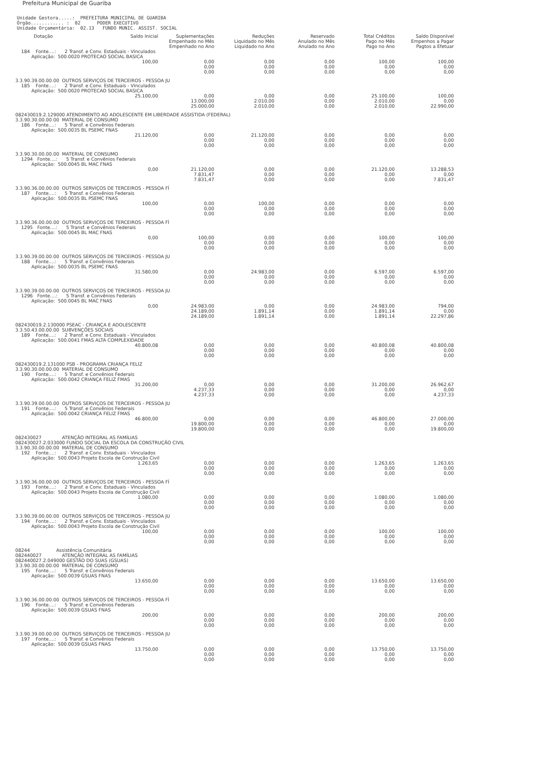Prefeitura Municipal de Guariba
Unidade Gestora.....: PREFEITURA MUNICIPAL DE GUARIBA Órgão............ : 02 PODER EXECUTIVO Unidade Orçamentária: 02.13 FUNDO MUNIC. ASSIST. SOCIAL
| Dotação | Saldo Inicial | Suplementações Empenhado no Mês Empenhado no Ano | Reduções Liquidado no Mês Liquidado no Ano | Reservado Anulado no Mês Anulado no Ano | Total Créditos Pago no Mês Pago no Ano | Saldo Disponível Empenhos a Pagar Pagtos a Efetuar |
| --- | --- | --- | --- | --- | --- | --- |
| 184 Fonte....: 2 Transf. e Conv. Estaduais - Vinculados Aplicação: 500.0020 PROTECAO SOCIAL BASICA | | | | | | |
| | 100,00 | 0,00 0,00 0,00 | 0,00 0,00 0,00 | 0,00 0,00 0,00 | 100,00 0,00 0,00 | 100,00 0,00 0,00 |
| 3.3.90.39.00.00.00 OUTROS SERVIÇOS DE TERCEIROS - PESSOA JU 185 Fonte....: 2 Transf. e Conv. Estaduais - Vinculados Aplicação: 500.0020 PROTECAO SOCIAL BASICA | | | | | | |
| | 25.100,00 | 0,00 13.000,00 25.000,00 | 0,00 2.010,00 2.010,00 | 0,00 0,00 0,00 | 25.100,00 2.010,00 2.010,00 | 100,00 0,00 22.990,00 |
| 082430019.2.129000 ATENDIMENTO AO ADOLESCENTE EM LIBERDADE ASSISTIDA (FEDERAL) 3.3.90.30.00.00.00 MATERIAL DE CONSUMO 186 Fonte....: 5 Transf. e Convênios Federais Aplicação: 500.0035 BL PSEMC FNAS | | | | | | |
| | 21.120,00 | 0,00 0,00 0,00 | 21.120,00 0,00 0,00 | 0,00 0,00 0,00 | 0,00 0,00 0,00 | 0,00 0,00 0,00 |
| 3.3.90.30.00.00.00 MATERIAL DE CONSUMO 1294 Fonte....: 5 Transf. e Convênios Federais Aplicação: 500.0045 BL MAC FNAS | | | | | | |
| | 0,00 | 21.120,00 7.831,47 7.831,47 | 0,00 0,00 0,00 | 0,00 0,00 0,00 | 21.120,00 0,00 0,00 | 13.288,53 0,00 7.831,47 |
| 3.3.90.36.00.00.00 OUTROS SERVIÇOS DE TERCEIROS - PESSOA FÍ 187 Fonte....: 5 Transf. e Convênios Federais Aplicação: 500.0035 BL PSEMC FNAS | | | | | | |
| | 100,00 | 0,00 0,00 0,00 | 100,00 0,00 0,00 | 0,00 0,00 0,00 | 0,00 0,00 0,00 | 0,00 0,00 0,00 |
| 3.3.90.36.00.00.00 OUTROS SERVIÇOS DE TERCEIROS - PESSOA FÍ 1295 Fonte....: 5 Transf. e Convênios Federais Aplicação: 500.0045 BL MAC FNAS | | | | | | |
| | 0,00 | 100,00 0,00 0,00 | 0,00 0,00 0,00 | 0,00 0,00 0,00 | 100,00 0,00 0,00 | 100,00 0,00 0,00 |
| 3.3.90.39.00.00.00 OUTROS SERVIÇOS DE TERCEIROS - PESSOA JU 188 Fonte....: 5 Transf. e Convênios Federais Aplicação: 500.0035 BL PSEMC FNAS | | | | | | |
| | 31.580,00 | 0,00 0,00 0,00 | 24.983,00 0,00 0,00 | 0,00 0,00 0,00 | 6.597,00 0,00 0,00 | 6.597,00 0,00 0,00 |
| 3.3.90.39.00.00.00 OUTROS SERVIÇOS DE TERCEIROS - PESSOA JU 1296 Fonte....: 5 Transf. e Convênios Federais Aplicação: 500.0045 BL MAC FNAS | | | | | | |
| | 0,00 | 24.983,00 24.189,00 24.189,00 | 0,00 1.891,14 1.891,14 | 0,00 0,00 0,00 | 24.983,00 1.891,14 1.891,14 | 794,00 0,00 22.297,86 |
| 082430019.2.130000 PSEAC - CRIANÇA E ADOLESCENTE 3.3.50.43.00.00.00 SUBVENÇÕES SOCIAIS 189 Fonte....: 2 Transf. e Conv. Estaduais - Vinculados Aplicação: 500.0041 FMAS ALTA COMPLEXIDADE | | | | | | |
| | 40.800,08 | 0,00 0,00 0,00 | 0,00 0,00 0,00 | 0,00 0,00 0,00 | 40.800,08 0,00 0,00 | 40.800,08 0,00 0,00 |
| 082430019.2.131000 PSB - PROGRAMA CRIANÇA FELIZ 3.3.90.30.00.00.00 MATERIAL DE CONSUMO 190 Fonte....: 5 Transf. e Convênios Federais Aplicação: 500.0042 CRIANÇA FELIZ FMAS | | | | | | |
| | 31.200,00 | 0,00 4.237,33 4.237,33 | 0,00 0,00 0,00 | 0,00 0,00 0,00 | 31.200,00 0,00 0,00 | 26.962,67 0,00 4.237,33 |
| 3.3.90.39.00.00.00 OUTROS SERVIÇOS DE TERCEIROS - PESSOA JU 191 Fonte....: 5 Transf. e Convênios Federais Aplicação: 500.0042 CRIANÇA FELIZ FMAS | | | | | | |
| | 46.800,00 | 0,00 19.800,00 19.800,00 | 0,00 0,00 0,00 | 0,00 0,00 0,00 | 46.800,00 0,00 0,00 | 27.000,00 0,00 19.800,00 |
| 082430027 ATENÇÃO INTEGRAL AS FAMÍLIAS 082430027.2.033000 FUNDO SOCIAL DA ESCOLA DA CONSTRUÇÃO CIVIL 3.3.90.30.00.00.00 MATERIAL DE CONSUMO 192 Fonte....: 2 Transf. e Conv. Estaduais - Vinculados Aplicação: 500.0043 Projeto Escola de Construção Civil | | | | | | |
| | 1.263,65 | 0,00 0,00 0,00 | 0,00 0,00 0,00 | 0,00 0,00 0,00 | 1.263,65 0,00 0,00 | 1.263,65 0,00 0,00 |
| 3.3.90.36.00.00.00 OUTROS SERVIÇOS DE TERCEIROS - PESSOA FÍ 193 Fonte....: 2 Transf. e Conv. Estaduais - Vinculados Aplicação: 500.0043 Projeto Escola de Construção Civil | | | | | | |
| | 1.080,00 | 0,00 0,00 0,00 | 0,00 0,00 0,00 | 0,00 0,00 0,00 | 1.080,00 0,00 0,00 | 1.080,00 0,00 0,00 |
| 3.3.90.39.00.00.00 OUTROS SERVIÇOS DE TERCEIROS - PESSOA JU 194 Fonte....: 2 Transf. e Conv. Estaduais - Vinculados Aplicação: 500.0043 Projeto Escola de Construção Civil | | | | | | |
| | 100,00 | 0,00 0,00 0,00 | 0,00 0,00 0,00 | 0,00 0,00 0,00 | 100,00 0,00 0,00 | 100,00 0,00 0,00 |
| 08244 Assistência Comunitária 082440027 ATENÇÃO INTEGRAL AS FAMÍLIAS 082440027.2.049000 GESTÃO DO SUAS (GSUAS) 3.3.90.30.00.00.00 MATERIAL DE CONSUMO 195 Fonte....: 5 Transf. e Convênios Federais Aplicação: 500.0039 GSUAS FNAS | | | | | | |
| | 13.650,00 | 0,00 0,00 0,00 | 0,00 0,00 0,00 | 0,00 0,00 0,00 | 13.650,00 0,00 0,00 | 13.650,00 0,00 0,00 |
| 3.3.90.36.00.00.00 OUTROS SERVIÇOS DE TERCEIROS - PESSOA FÍ 196 Fonte....: 5 Transf. e Convênios Federais Aplicação: 500.0039 GSUAS FNAS | | | | | | |
| | 200,00 | 0,00 0,00 0,00 | 0,00 0,00 0,00 | 0,00 0,00 0,00 | 200,00 0,00 0,00 | 200,00 0,00 0,00 |
| 3.3.90.39.00.00.00 OUTROS SERVIÇOS DE TERCEIROS - PESSOA JU 197 Fonte....: 5 Transf. e Convênios Federais Aplicação: 500.0039 GSUAS FNAS | | | | | | |
| | 13.750,00 | 0,00 0,00 0,00 | 0,00 0,00 0,00 | 0,00 0,00 0,00 | 13.750,00 0,00 0,00 | 13.750,00 0,00 0,00 |